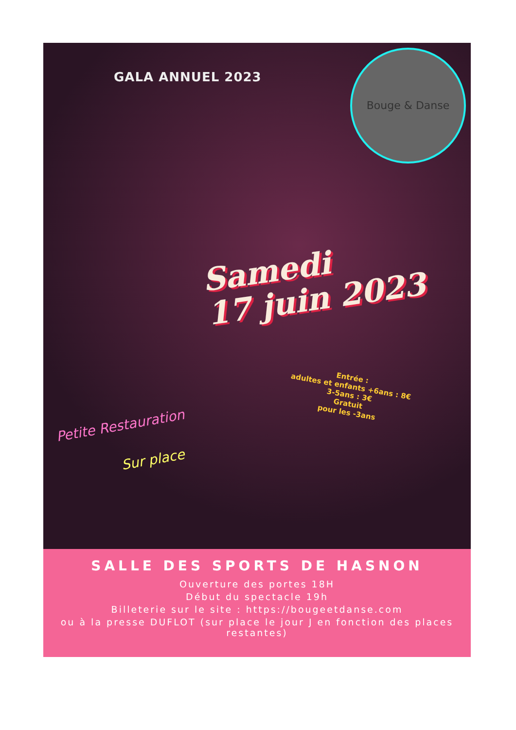GALA ANNUEL 2023
Bouge & Danse
Samedi
17 juin 2023
Entrée :
adultes et enfants +6ans : 8€
3-5ans : 3€
Gratuit
pour les -3ans
Petite Restauration
Sur place
SALLE DES SPORTS DE HASNON
Ouverture des portes 18H
Début du spectacle 19h
Billeterie sur le site : https://bougeetdanse.com
ou à la presse DUFLOT (sur place le jour J en fonction des places restantes)